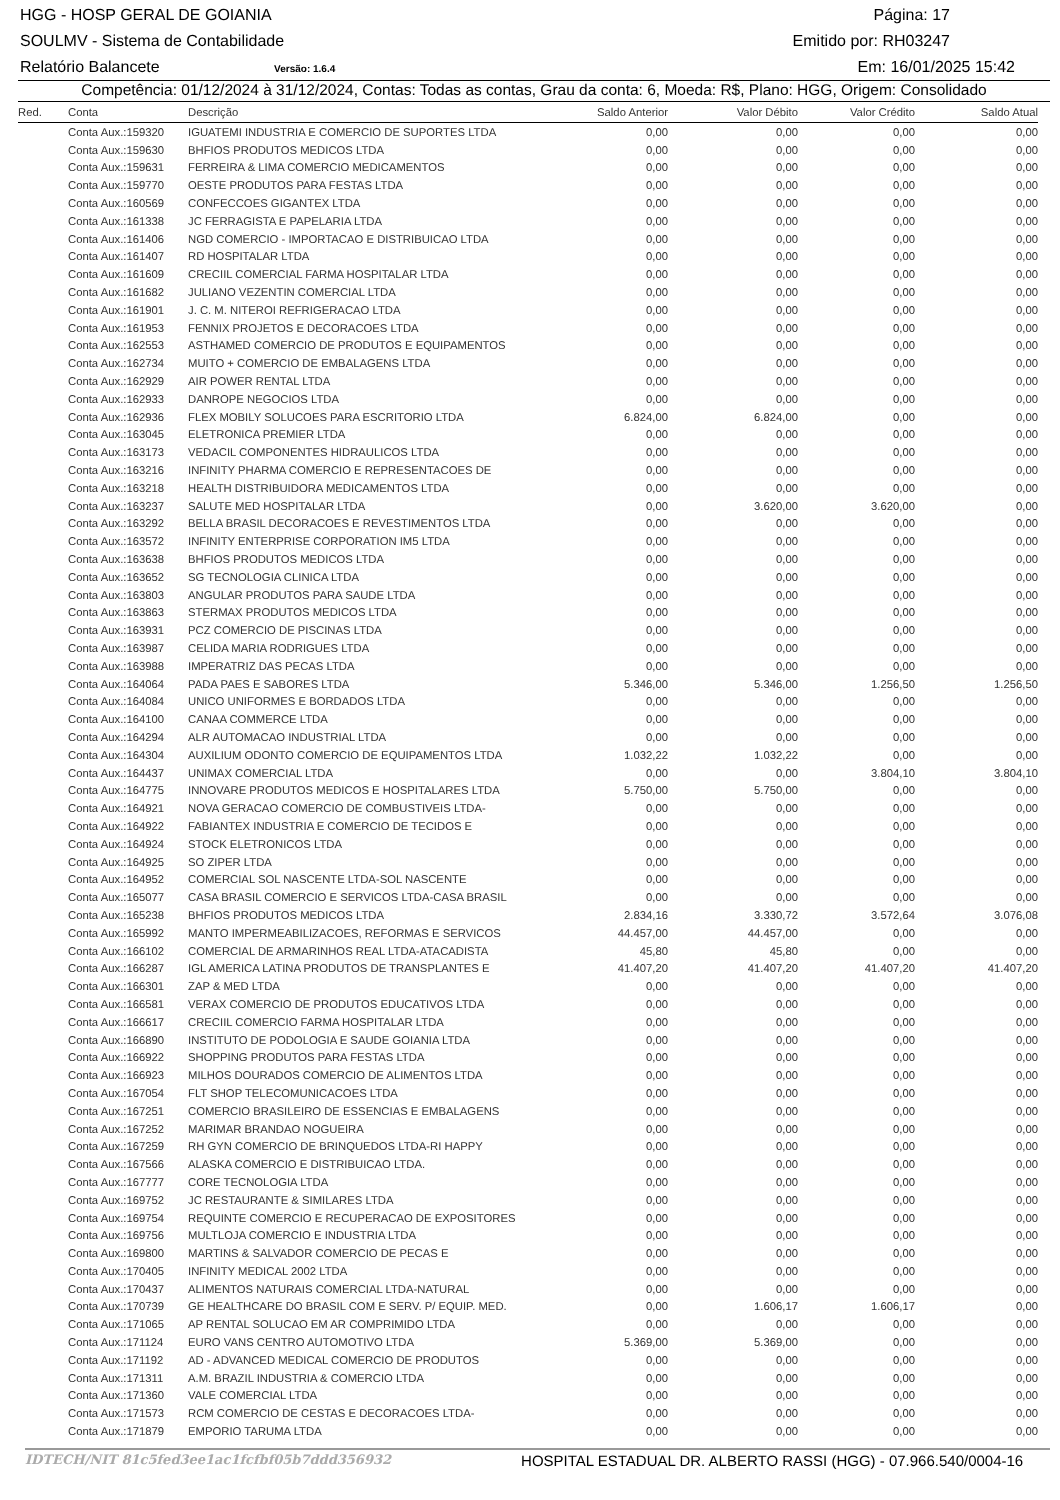HGG - HOSP GERAL DE GOIANIA Página: 17
SOULMV - Sistema de Contabilidade Emitido por: RH03247
Relatório Balancete Versão: 1.6.4 Em: 16/01/2025 15:42
Competência: 01/12/2024 à 31/12/2024, Contas: Todas as contas, Grau da conta: 6, Moeda: R$, Plano: HGG, Origem: Consolidado
| Red. | Conta | Descrição | Saldo Anterior | Valor Débito | Valor Crédito | Saldo Atual |
| --- | --- | --- | --- | --- | --- | --- |
| | Conta Aux.:159320 | IGUATEMI INDUSTRIA E COMERCIO DE SUPORTES LTDA | 0,00 | 0,00 | 0,00 | 0,00 |
| | Conta Aux.:159630 | BHFIOS PRODUTOS MEDICOS LTDA | 0,00 | 0,00 | 0,00 | 0,00 |
| | Conta Aux.:159631 | FERREIRA & LIMA COMERCIO MEDICAMENTOS | 0,00 | 0,00 | 0,00 | 0,00 |
| | Conta Aux.:159770 | OESTE PRODUTOS PARA FESTAS LTDA | 0,00 | 0,00 | 0,00 | 0,00 |
| | Conta Aux.:160569 | CONFECCOES GIGANTEX LTDA | 0,00 | 0,00 | 0,00 | 0,00 |
| | Conta Aux.:161338 | JC FERRAGISTA E PAPELARIA LTDA | 0,00 | 0,00 | 0,00 | 0,00 |
| | Conta Aux.:161406 | NGD COMERCIO - IMPORTACAO E DISTRIBUICAO LTDA | 0,00 | 0,00 | 0,00 | 0,00 |
| | Conta Aux.:161407 | RD HOSPITALAR LTDA | 0,00 | 0,00 | 0,00 | 0,00 |
| | Conta Aux.:161609 | CRECIIL COMERCIAL FARMA HOSPITALAR LTDA | 0,00 | 0,00 | 0,00 | 0,00 |
| | Conta Aux.:161682 | JULIANO VEZENTIN COMERCIAL LTDA | 0,00 | 0,00 | 0,00 | 0,00 |
| | Conta Aux.:161901 | J. C. M. NITEROI REFRIGERACAO LTDA | 0,00 | 0,00 | 0,00 | 0,00 |
| | Conta Aux.:161953 | FENNIX PROJETOS E DECORACOES LTDA | 0,00 | 0,00 | 0,00 | 0,00 |
| | Conta Aux.:162553 | ASTHAMED COMERCIO DE PRODUTOS E EQUIPAMENTOS | 0,00 | 0,00 | 0,00 | 0,00 |
| | Conta Aux.:162734 | MUITO + COMERCIO DE EMBALAGENS LTDA | 0,00 | 0,00 | 0,00 | 0,00 |
| | Conta Aux.:162929 | AIR POWER RENTAL LTDA | 0,00 | 0,00 | 0,00 | 0,00 |
| | Conta Aux.:162933 | DANROPE NEGOCIOS LTDA | 0,00 | 0,00 | 0,00 | 0,00 |
| | Conta Aux.:162936 | FLEX MOBILY SOLUCOES PARA ESCRITORIO LTDA | 6.824,00 | 6.824,00 | 0,00 | 0,00 |
| | Conta Aux.:163045 | ELETRONICA PREMIER LTDA | 0,00 | 0,00 | 0,00 | 0,00 |
| | Conta Aux.:163173 | VEDACIL COMPONENTES HIDRAULICOS LTDA | 0,00 | 0,00 | 0,00 | 0,00 |
| | Conta Aux.:163216 | INFINITY PHARMA COMERCIO E REPRESENTACOES DE | 0,00 | 0,00 | 0,00 | 0,00 |
| | Conta Aux.:163218 | HEALTH DISTRIBUIDORA MEDICAMENTOS LTDA | 0,00 | 0,00 | 0,00 | 0,00 |
| | Conta Aux.:163237 | SALUTE MED HOSPITALAR LTDA | 0,00 | 3.620,00 | 3.620,00 | 0,00 |
| | Conta Aux.:163292 | BELLA BRASIL DECORACOES E REVESTIMENTOS LTDA | 0,00 | 0,00 | 0,00 | 0,00 |
| | Conta Aux.:163572 | INFINITY ENTERPRISE CORPORATION IM5 LTDA | 0,00 | 0,00 | 0,00 | 0,00 |
| | Conta Aux.:163638 | BHFIOS PRODUTOS MEDICOS LTDA | 0,00 | 0,00 | 0,00 | 0,00 |
| | Conta Aux.:163652 | SG TECNOLOGIA CLINICA LTDA | 0,00 | 0,00 | 0,00 | 0,00 |
| | Conta Aux.:163803 | ANGULAR PRODUTOS PARA SAUDE LTDA | 0,00 | 0,00 | 0,00 | 0,00 |
| | Conta Aux.:163863 | STERMAX PRODUTOS MEDICOS LTDA | 0,00 | 0,00 | 0,00 | 0,00 |
| | Conta Aux.:163931 | PCZ COMERCIO DE PISCINAS LTDA | 0,00 | 0,00 | 0,00 | 0,00 |
| | Conta Aux.:163987 | CELIDA MARIA RODRIGUES LTDA | 0,00 | 0,00 | 0,00 | 0,00 |
| | Conta Aux.:163988 | IMPERATRIZ DAS PECAS LTDA | 0,00 | 0,00 | 0,00 | 0,00 |
| | Conta Aux.:164064 | PADA PAES E SABORES LTDA | 5.346,00 | 5.346,00 | 1.256,50 | 1.256,50 |
| | Conta Aux.:164084 | UNICO UNIFORMES E BORDADOS LTDA | 0,00 | 0,00 | 0,00 | 0,00 |
| | Conta Aux.:164100 | CANAA COMMERCE LTDA | 0,00 | 0,00 | 0,00 | 0,00 |
| | Conta Aux.:164294 | ALR AUTOMACAO INDUSTRIAL LTDA | 0,00 | 0,00 | 0,00 | 0,00 |
| | Conta Aux.:164304 | AUXILIUM ODONTO COMERCIO DE EQUIPAMENTOS LTDA | 1.032,22 | 1.032,22 | 0,00 | 0,00 |
| | Conta Aux.:164437 | UNIMAX COMERCIAL LTDA | 0,00 | 0,00 | 3.804,10 | 3.804,10 |
| | Conta Aux.:164775 | INNOVARE PRODUTOS MEDICOS E HOSPITALARES LTDA | 5.750,00 | 5.750,00 | 0,00 | 0,00 |
| | Conta Aux.:164921 | NOVA GERACAO COMERCIO DE COMBUSTIVEIS LTDA- | 0,00 | 0,00 | 0,00 | 0,00 |
| | Conta Aux.:164922 | FABIANTEX INDUSTRIA E COMERCIO DE TECIDOS E | 0,00 | 0,00 | 0,00 | 0,00 |
| | Conta Aux.:164924 | STOCK ELETRONICOS LTDA | 0,00 | 0,00 | 0,00 | 0,00 |
| | Conta Aux.:164925 | SO ZIPER LTDA | 0,00 | 0,00 | 0,00 | 0,00 |
| | Conta Aux.:164952 | COMERCIAL SOL NASCENTE LTDA-SOL NASCENTE | 0,00 | 0,00 | 0,00 | 0,00 |
| | Conta Aux.:165077 | CASA BRASIL COMERCIO E SERVICOS LTDA-CASA BRASIL | 0,00 | 0,00 | 0,00 | 0,00 |
| | Conta Aux.:165238 | BHFIOS PRODUTOS MEDICOS LTDA | 2.834,16 | 3.330,72 | 3.572,64 | 3.076,08 |
| | Conta Aux.:165992 | MANTO IMPERMEABILIZACOES, REFORMAS E SERVICOS | 44.457,00 | 44.457,00 | 0,00 | 0,00 |
| | Conta Aux.:166102 | COMERCIAL DE ARMARINHOS REAL LTDA-ATACADISTA | 45,80 | 45,80 | 0,00 | 0,00 |
| | Conta Aux.:166287 | IGL AMERICA LATINA PRODUTOS DE TRANSPLANTES E | 41.407,20 | 41.407,20 | 41.407,20 | 41.407,20 |
| | Conta Aux.:166301 | ZAP & MED LTDA | 0,00 | 0,00 | 0,00 | 0,00 |
| | Conta Aux.:166581 | VERAX COMERCIO DE PRODUTOS EDUCATIVOS LTDA | 0,00 | 0,00 | 0,00 | 0,00 |
| | Conta Aux.:166617 | CRECIIL COMERCIO FARMA HOSPITALAR LTDA | 0,00 | 0,00 | 0,00 | 0,00 |
| | Conta Aux.:166890 | INSTITUTO DE PODOLOGIA E SAUDE GOIANIA LTDA | 0,00 | 0,00 | 0,00 | 0,00 |
| | Conta Aux.:166922 | SHOPPING PRODUTOS PARA FESTAS LTDA | 0,00 | 0,00 | 0,00 | 0,00 |
| | Conta Aux.:166923 | MILHOS DOURADOS COMERCIO DE ALIMENTOS LTDA | 0,00 | 0,00 | 0,00 | 0,00 |
| | Conta Aux.:167054 | FLT SHOP TELECOMUNICACOES LTDA | 0,00 | 0,00 | 0,00 | 0,00 |
| | Conta Aux.:167251 | COMERCIO BRASILEIRO DE ESSENCIAS E EMBALAGENS | 0,00 | 0,00 | 0,00 | 0,00 |
| | Conta Aux.:167252 | MARIMAR BRANDAO NOGUEIRA | 0,00 | 0,00 | 0,00 | 0,00 |
| | Conta Aux.:167259 | RH GYN COMERCIO DE BRINQUEDOS LTDA-RI HAPPY | 0,00 | 0,00 | 0,00 | 0,00 |
| | Conta Aux.:167566 | ALASKA COMERCIO E DISTRIBUICAO LTDA. | 0,00 | 0,00 | 0,00 | 0,00 |
| | Conta Aux.:167777 | CORE TECNOLOGIA LTDA | 0,00 | 0,00 | 0,00 | 0,00 |
| | Conta Aux.:169752 | JC RESTAURANTE & SIMILARES LTDA | 0,00 | 0,00 | 0,00 | 0,00 |
| | Conta Aux.:169754 | REQUINTE COMERCIO E RECUPERACAO DE EXPOSITORES | 0,00 | 0,00 | 0,00 | 0,00 |
| | Conta Aux.:169756 | MULTLOJA COMERCIO E INDUSTRIA LTDA | 0,00 | 0,00 | 0,00 | 0,00 |
| | Conta Aux.:169800 | MARTINS & SALVADOR COMERCIO DE PECAS E | 0,00 | 0,00 | 0,00 | 0,00 |
| | Conta Aux.:170405 | INFINITY MEDICAL 2002 LTDA | 0,00 | 0,00 | 0,00 | 0,00 |
| | Conta Aux.:170437 | ALIMENTOS NATURAIS COMERCIAL LTDA-NATURAL | 0,00 | 0,00 | 0,00 | 0,00 |
| | Conta Aux.:170739 | GE HEALTHCARE DO BRASIL COM E SERV. P/ EQUIP. MED. | 0,00 | 1.606,17 | 1.606,17 | 0,00 |
| | Conta Aux.:171065 | AP RENTAL SOLUCAO EM AR COMPRIMIDO LTDA | 0,00 | 0,00 | 0,00 | 0,00 |
| | Conta Aux.:171124 | EURO VANS CENTRO AUTOMOTIVO LTDA | 5.369,00 | 5.369,00 | 0,00 | 0,00 |
| | Conta Aux.:171192 | AD - ADVANCED MEDICAL COMERCIO DE PRODUTOS | 0,00 | 0,00 | 0,00 | 0,00 |
| | Conta Aux.:171311 | A.M. BRAZIL INDUSTRIA & COMERCIO LTDA | 0,00 | 0,00 | 0,00 | 0,00 |
| | Conta Aux.:171360 | VALE COMERCIAL LTDA | 0,00 | 0,00 | 0,00 | 0,00 |
| | Conta Aux.:171573 | RCM COMERCIO DE CESTAS E DECORACOES LTDA- | 0,00 | 0,00 | 0,00 | 0,00 |
| | Conta Aux.:171879 | EMPORIO TARUMA LTDA | 0,00 | 0,00 | 0,00 | 0,00 |
IDTECH/NIT 81c5fed3ee1ac1fcfbf05b7ddd356932 HOSPITAL ESTADUAL DR. ALBERTO RASSI (HGG) - 07.966.540/0004-16